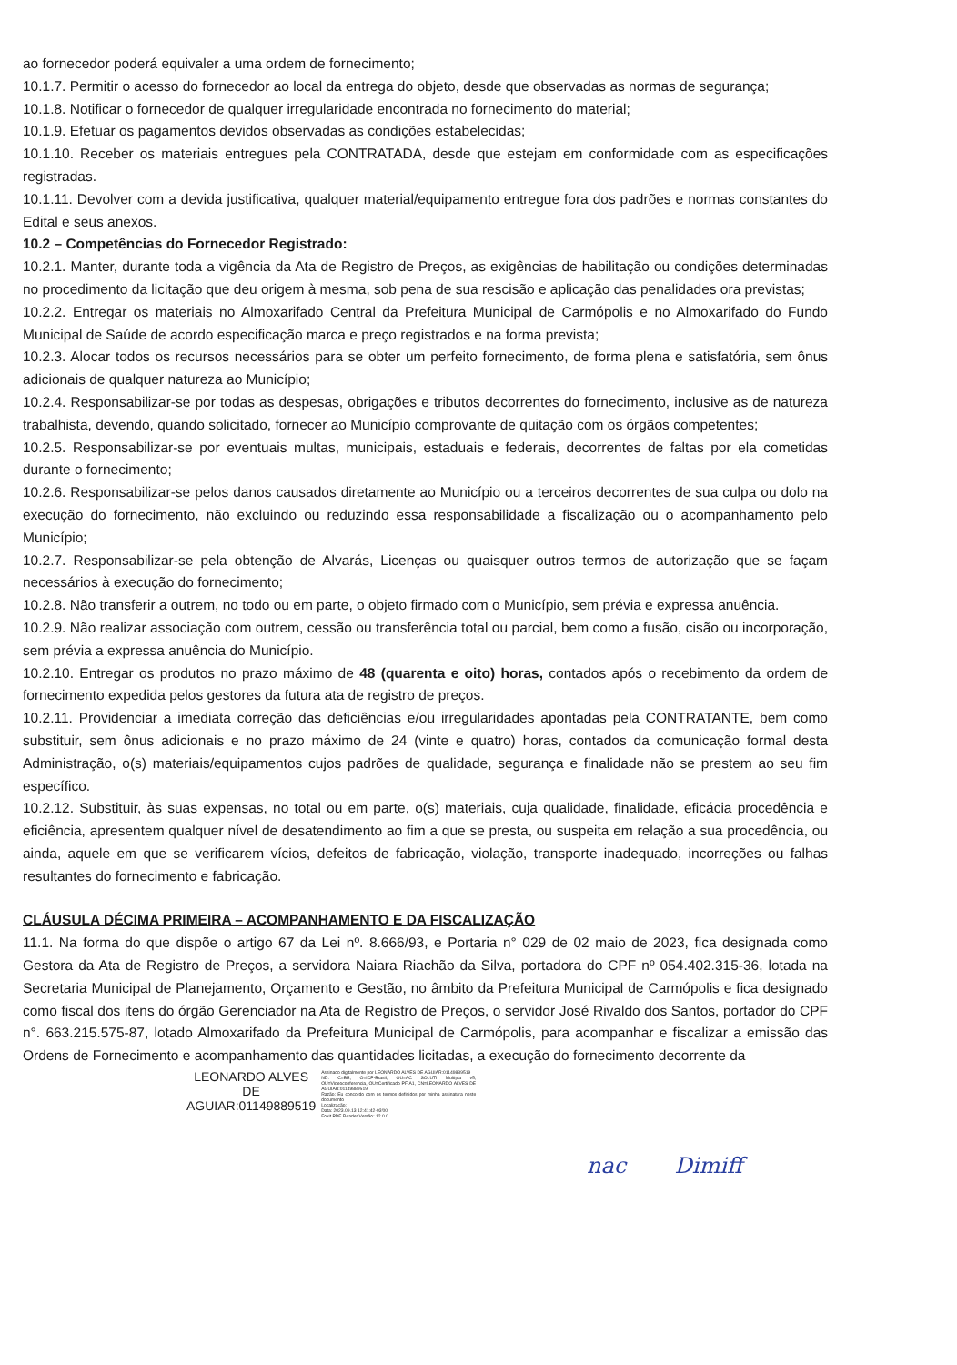ao fornecedor poderá equivaler a uma ordem de fornecimento;
10.1.7. Permitir o acesso do fornecedor ao local da entrega do objeto, desde que observadas as normas de segurança;
10.1.8. Notificar o fornecedor de qualquer irregularidade encontrada no fornecimento do material;
10.1.9. Efetuar os pagamentos devidos observadas as condições estabelecidas;
10.1.10. Receber os materiais entregues pela CONTRATADA, desde que estejam em conformidade com as especificações registradas.
10.1.11. Devolver com a devida justificativa, qualquer material/equipamento entregue fora dos padrões e normas constantes do Edital e seus anexos.
10.2 – Competências do Fornecedor Registrado:
10.2.1. Manter, durante toda a vigência da Ata de Registro de Preços, as exigências de habilitação ou condições determinadas no procedimento da licitação que deu origem à mesma, sob pena de sua rescisão e aplicação das penalidades ora previstas;
10.2.2. Entregar os materiais no Almoxarifado Central da Prefeitura Municipal de Carmópolis e no Almoxarifado do Fundo Municipal de Saúde de acordo especificação marca e preço registrados e na forma prevista;
10.2.3. Alocar todos os recursos necessários para se obter um perfeito fornecimento, de forma plena e satisfatória, sem ônus adicionais de qualquer natureza ao Município;
10.2.4. Responsabilizar-se por todas as despesas, obrigações e tributos decorrentes do fornecimento, inclusive as de natureza trabalhista, devendo, quando solicitado, fornecer ao Município comprovante de quitação com os órgãos competentes;
10.2.5. Responsabilizar-se por eventuais multas, municipais, estaduais e federais, decorrentes de faltas por ela cometidas durante o fornecimento;
10.2.6. Responsabilizar-se pelos danos causados diretamente ao Município ou a terceiros decorrentes de sua culpa ou dolo na execução do fornecimento, não excluindo ou reduzindo essa responsabilidade a fiscalização ou o acompanhamento pelo Município;
10.2.7. Responsabilizar-se pela obtenção de Alvarás, Licenças ou quaisquer outros termos de autorização que se façam necessários à execução do fornecimento;
10.2.8. Não transferir a outrem, no todo ou em parte, o objeto firmado com o Município, sem prévia e expressa anuência.
10.2.9. Não realizar associação com outrem, cessão ou transferência total ou parcial, bem como a fusão, cisão ou incorporação, sem prévia a expressa anuência do Município.
10.2.10. Entregar os produtos no prazo máximo de 48 (quarenta e oito) horas, contados após o recebimento da ordem de fornecimento expedida pelos gestores da futura ata de registro de preços.
10.2.11. Providenciar a imediata correção das deficiências e/ou irregularidades apontadas pela CONTRATANTE, bem como substituir, sem ônus adicionais e no prazo máximo de 24 (vinte e quatro) horas, contados da comunicação formal desta Administração, o(s) materiais/equipamentos cujos padrões de qualidade, segurança e finalidade não se prestem ao seu fim específico.
10.2.12. Substituir, às suas expensas, no total ou em parte, o(s) materiais, cuja qualidade, finalidade, eficácia procedência e eficiência, apresentem qualquer nível de desatendimento ao fim a que se presta, ou suspeita em relação a sua procedência, ou ainda, aquele em que se verificarem vícios, defeitos de fabricação, violação, transporte inadequado, incorreções ou falhas resultantes do fornecimento e fabricação.
CLÁUSULA DÉCIMA PRIMEIRA – ACOMPANHAMENTO E DA FISCALIZAÇÃO
11.1. Na forma do que dispõe o artigo 67 da Lei nº. 8.666/93, e Portaria n° 029 de 02 maio de 2023, fica designada como Gestora da Ata de Registro de Preços, a servidora Naiara Riachão da Silva, portadora do CPF nº 054.402.315-36, lotada na Secretaria Municipal de Planejamento, Orçamento e Gestão, no âmbito da Prefeitura Municipal de Carmópolis e fica designado como fiscal dos itens do órgão Gerenciador na Ata de Registro de Preços, o servidor José Rivaldo dos Santos, portador do CPF n°. 663.215.575-87, lotado Almoxarifado da Prefeitura Municipal de Carmópolis, para acompanhar e fiscalizar a emissão das Ordens de Fornecimento e acompanhamento das quantidades licitadas, a execução do fornecimento decorrente da
LEONARDO ALVES
DE
AGUIAR:01149889519
Assinado digitalmente por LEONARDO ALVES DE AGUIAR:01149889519
ND: C=BR, O=ICP-Brasil, OU=AC SOLUTI Multipla v5, OU=Videoconferencia, OU=Certificado PF A1, CN=LEONARDO ALVES DE AGUIAR:01149889519
Razão: Eu concordo com os termos definidos por minha assinatura neste documento
Localização:
Data: 2023.09.13 12:41:42-03'00'
Foxit PDF Reader Versão: 12.0.0
nac Dimiff